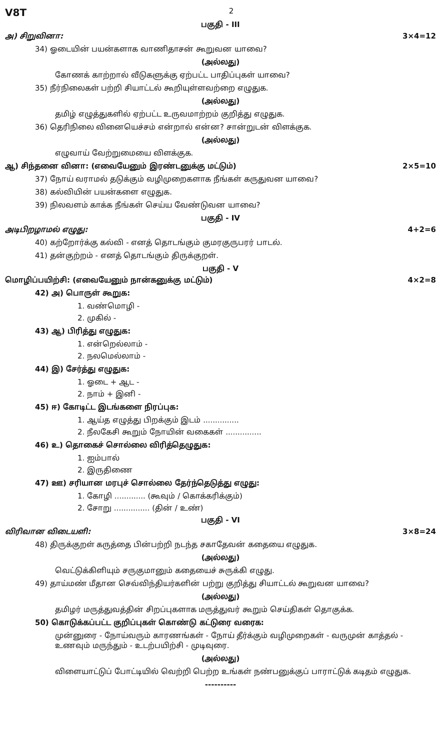V8T 2
பகுதி - III
அ) சிறுவினா: 3×4=12
34) ஓடையின் பயன்களாக வாணிதாசன் கூறுவன யாவை?
(அல்லது)
கோணக் காற்றால் வீடுகளுக்கு ஏற்பட்ட பாதிப்புகள் யாவை?
35) நீர்நிலைகள் பற்றி சியாட்டல் கூறியுள்ளவற்றை எழுதுக.
(அல்லது)
தமிழ் எழுத்துகளில் ஏற்பட்ட உருவமாற்றம் குறித்து எழுதுக.
36) தெரிநிலை வினையெச்சம் என்றால் என்ன? சான்றுடன் விளக்குக.
(அல்லது)
எழுவாய் வேற்றுமையை விளக்குக.
ஆ) சிந்தனை வினா: (எவையேனும் இரண்டனுக்கு மட்டும்) 2×5=10
37) நோய் வராமல் தடுக்கும் வழிமுறைகளாக நீங்கள் கருதுவன யாவை?
38) கல்வியின் பயன்களை எழுதுக.
39) நிலவளம் காக்க நீங்கள் செய்ய வேண்டுவன யாவை?
பகுதி - IV
அடிபிறழாமல் எழுது: 4+2=6
40) கற்றோர்க்கு கல்வி - எனத் தொடங்கும் குமரகுருபரர் பாடல்.
41) தன்குற்றம் - எனத் தொடங்கும் திருக்குறள்.
பகுதி - V
மொழிப்பயிற்சி: (எவையேனும் நான்கனுக்கு மட்டும்) 4×2=8
42) அ) பொருள் கூறுக:
1. வண்மொழி -
2. முகில் -
43) ஆ) பிரித்து எழுதுக:
1. என்றெல்லாம் -
2. நலமெல்லாம் -
44) இ) சேர்த்து எழுதுக:
1. ஓடை + ஆட -
2. நாம் + இனி -
45) ஈ) கோடிட்ட இடங்களை நிரப்புக:
1. ஆய்த எழுத்து பிறக்கும் இடம் ...............
2. நீலகேசி கூறும் நோயின் வகைகள் ...............
46) உ) தொகைச் சொல்லை விரித்தெழுதுக:
1. ஐம்பால்
2. இருதிணை
47) ஊ) சரியான மரபுச் சொல்லை தேர்ந்தெடுத்து எழுது:
1. கோழி ............. (கூவும் / கொக்கரிக்கும்)
2. சோறு ............... (தின் / உண்)
பகுதி - VI
விரிவான விடையளி: 3×8=24
48) திருக்குறள் கருத்தை பின்பற்றி நடந்த சகாதேவன் கதையை எழுதுக.
(அல்லது)
வெட்டுக்கிளியும் சருகுமானும் கதையைச் சுருக்கி எழுது.
49) தாய்மண் மீதான செவ்விந்தியர்களின் பற்று குறித்து சியாட்டல் கூறுவன யாவை?
(அல்லது)
தமிழர் மருத்துவத்தின் சிறப்புகளாக மருத்துவர் கூறும் செய்திகள் தொகுக்க.
50) கொடுக்கப்பட்ட குறிப்புகள் கொண்டு கட்டுரை வரைக:
முன்னுரை - நோய்வரும் காரணங்கள் - நோய் தீர்க்கும் வழிமுறைகள் - வருமுன் காத்தல் - உணவும் மருந்தும் - உடற்பயிற்சி - முடிவுரை.
(அல்லது)
விளையாட்டுப் போட்டியில் வெற்றி பெற்ற உங்கள் நண்பனுக்குப் பாராட்டுக் கடிதம் எழுதுக.
----------